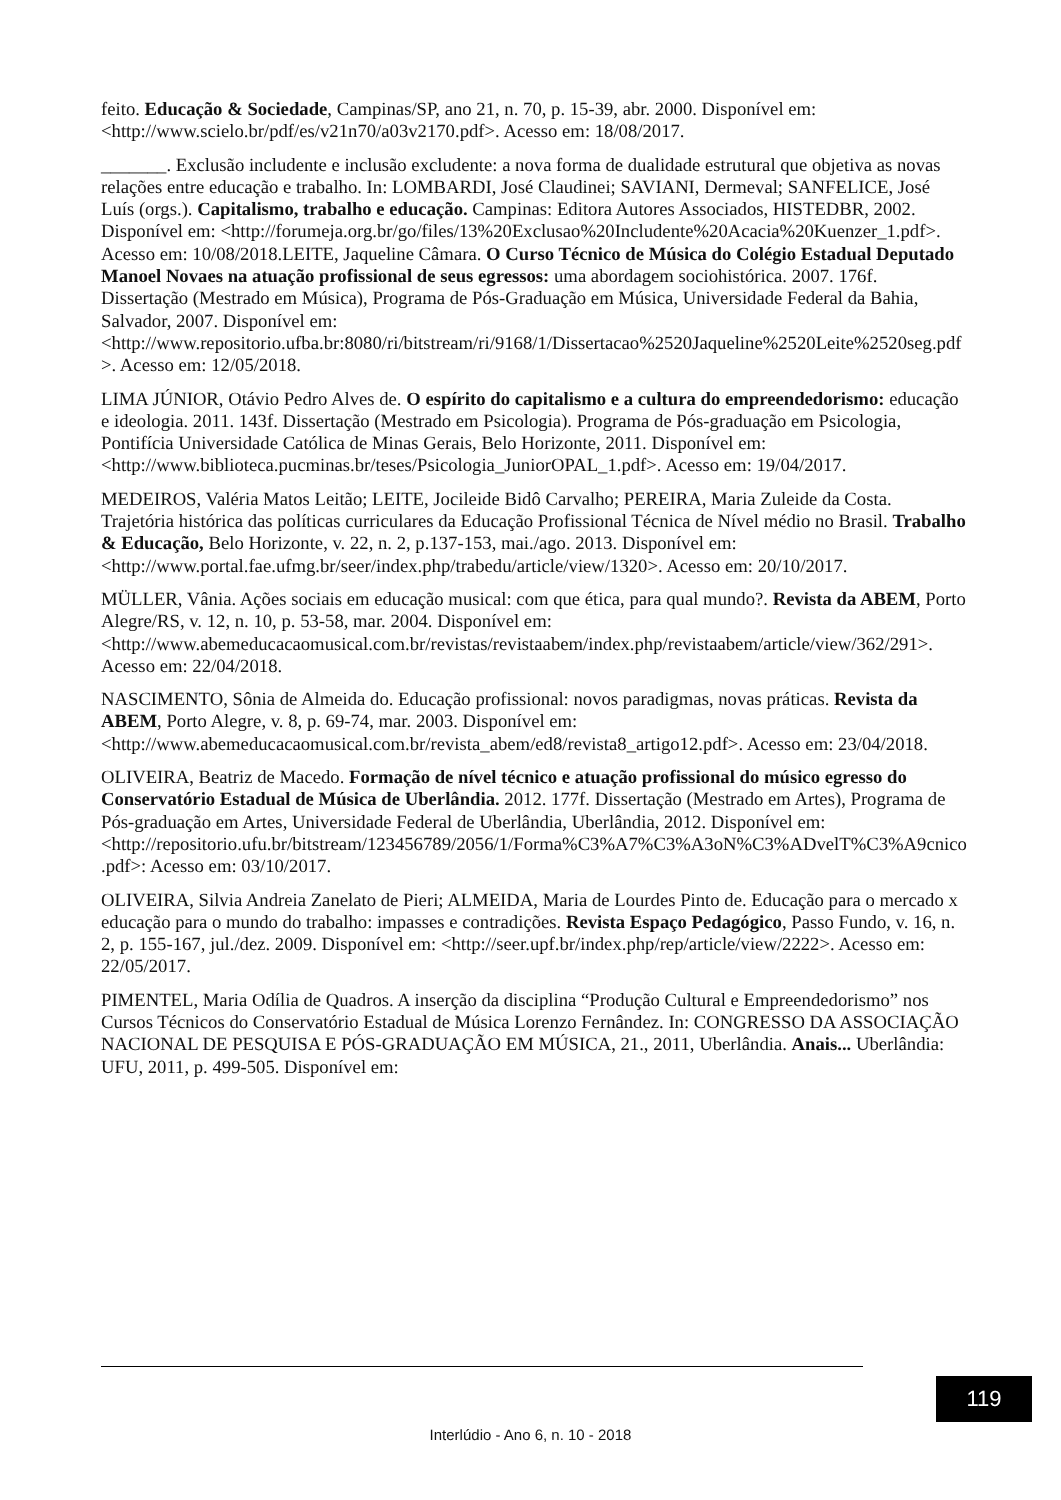feito. Educação & Sociedade, Campinas/SP, ano 21, n. 70, p. 15-39, abr. 2000. Disponível em: <http://www.scielo.br/pdf/es/v21n70/a03v2170.pdf>. Acesso em: 18/08/2017.
_______. Exclusão includente e inclusão excludente: a nova forma de dualidade estrutural que objetiva as novas relações entre educação e trabalho. In: LOMBARDI, José Claudinei; SAVIANI, Dermeval; SANFELICE, José Luís (orgs.). Capitalismo, trabalho e educação. Campinas: Editora Autores Associados, HISTEDBR, 2002. Disponível em: <http://forumeja.org.br/go/files/13%20Exclusao%20Includente%20Acacia%20Kuenzer_1.pdf>. Acesso em: 10/08/2018.LEITE, Jaqueline Câmara. O Curso Técnico de Música do Colégio Estadual Deputado Manoel Novaes na atuação profissional de seus egressos: uma abordagem sociohistórica. 2007. 176f. Dissertação (Mestrado em Música), Programa de Pós-Graduação em Música, Universidade Federal da Bahia, Salvador, 2007. Disponível em: <http://www.repositorio.ufba.br:8080/ri/bitstream/ri/9168/1/Dissertacao%2520Jaqueline%2520Leite%2520seg.pdf>. Acesso em: 12/05/2018.
LIMA JÚNIOR, Otávio Pedro Alves de. O espírito do capitalismo e a cultura do empreendedorismo: educação e ideologia. 2011. 143f. Dissertação (Mestrado em Psicologia). Programa de Pós-graduação em Psicologia, Pontifícia Universidade Católica de Minas Gerais, Belo Horizonte, 2011. Disponível em: <http://www.biblioteca.pucminas.br/teses/Psicologia_JuniorOPAL_1.pdf>. Acesso em: 19/04/2017.
MEDEIROS, Valéria Matos Leitão; LEITE, Jocileide Bidô Carvalho; PEREIRA, Maria Zuleide da Costa. Trajetória histórica das políticas curriculares da Educação Profissional Técnica de Nível médio no Brasil. Trabalho & Educação, Belo Horizonte, v. 22, n. 2, p.137-153, mai./ago. 2013. Disponível em: <http://www.portal.fae.ufmg.br/seer/index.php/trabedu/article/view/1320>. Acesso em: 20/10/2017.
MÜLLER, Vânia. Ações sociais em educação musical: com que ética, para qual mundo?. Revista da ABEM, Porto Alegre/RS, v. 12, n. 10, p. 53-58, mar. 2004. Disponível em: <http://www.abemeducacaomusical.com.br/revistas/revistaabem/index.php/revistaabem/article/view/362/291>. Acesso em: 22/04/2018.
NASCIMENTO, Sônia de Almeida do. Educação profissional: novos paradigmas, novas práticas. Revista da ABEM, Porto Alegre, v. 8, p. 69-74, mar. 2003. Disponível em: <http://www.abemeducacaomusical.com.br/revista_abem/ed8/revista8_artigo12.pdf>. Acesso em: 23/04/2018.
OLIVEIRA, Beatriz de Macedo. Formação de nível técnico e atuação profissional do músico egresso do Conservatório Estadual de Música de Uberlândia. 2012. 177f. Dissertação (Mestrado em Artes), Programa de Pós-graduação em Artes, Universidade Federal de Uberlândia, Uberlândia, 2012. Disponível em: <http://repositorio.ufu.br/bitstream/123456789/2056/1/Forma%C3%A7%C3%A3oN%C3%ADvelT%C3%A9cnico.pdf>: Acesso em: 03/10/2017.
OLIVEIRA, Silvia Andreia Zanelato de Pieri; ALMEIDA, Maria de Lourdes Pinto de. Educação para o mercado x educação para o mundo do trabalho: impasses e contradições. Revista Espaço Pedagógico, Passo Fundo, v. 16, n. 2, p. 155-167, jul./dez. 2009. Disponível em: <http://seer.upf.br/index.php/rep/article/view/2222>. Acesso em: 22/05/2017.
PIMENTEL, Maria Odília de Quadros. A inserção da disciplina “Produção Cultural e Empreendedorismo” nos Cursos Técnicos do Conservatório Estadual de Música Lorenzo Fernândez. In: CONGRESSO DA ASSOCIAÇÃO NACIONAL DE PESQUISA E PÓS-GRADUAÇÃO EM MÚSICA, 21., 2011, Uberlândia. Anais... Uberlândia: UFU, 2011, p. 499-505. Disponível em:
119
Interlúdio - Ano 6, n. 10 - 2018